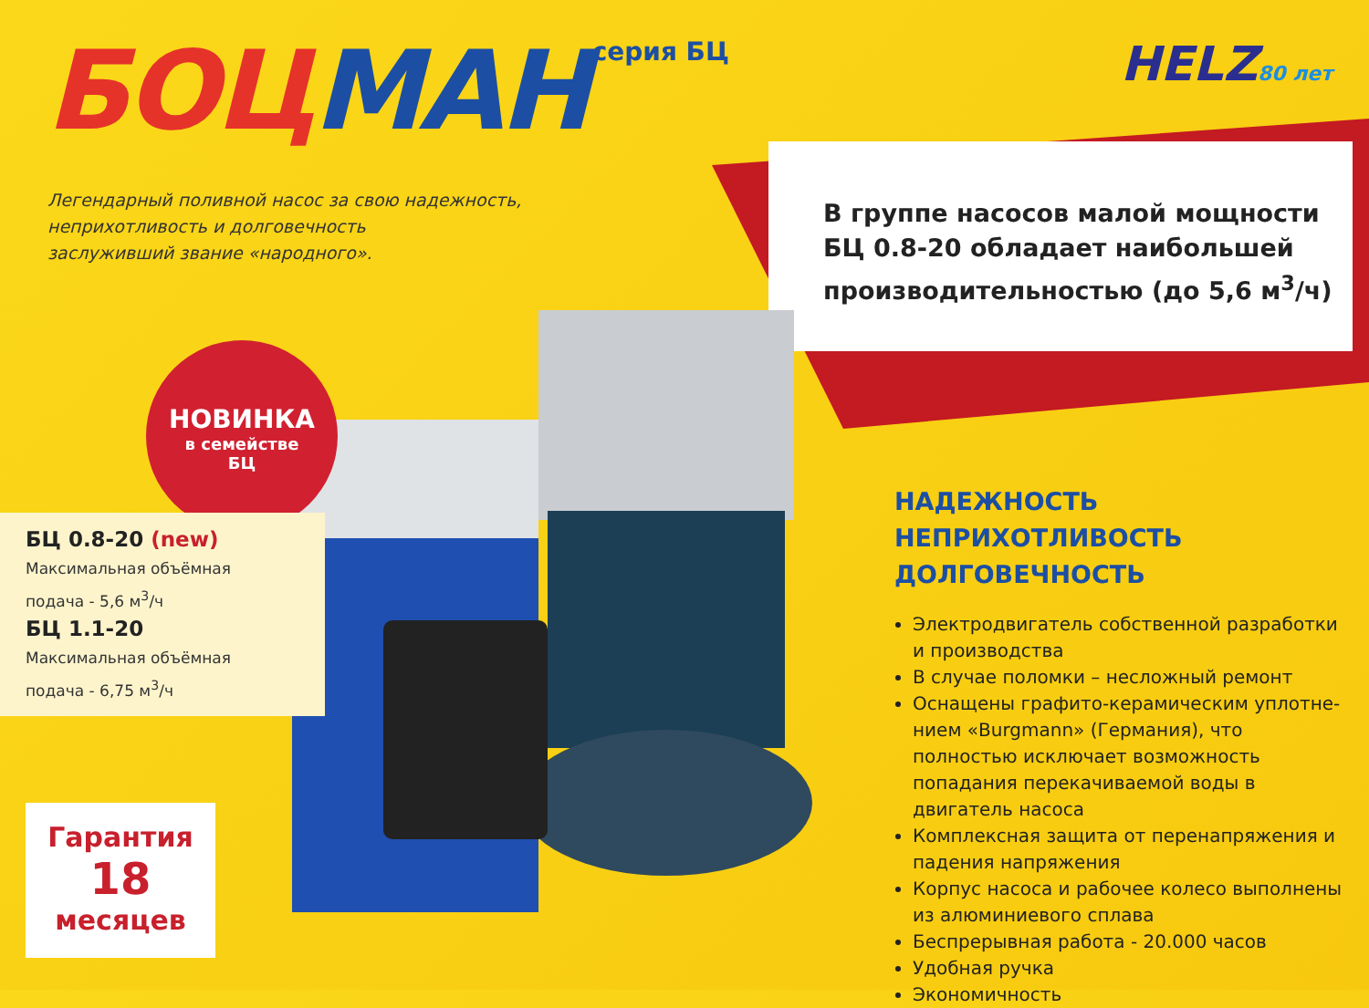БОЦМАН серия БЦ
HELZ80 лет
Легендарный поливной насос за свою надежность,
неприхотливость и долговечность
заслуживший звание «народного».
В группе насосов малой мощности
БЦ 0.8-20 обладает наибольшей
производительностью (до 5,6 м<sup>3</sup>/ч)
НОВИНКА
в семействе
БЦ
БЦ 0.8-20 (new)
Максимальная объёмная
подача - 5,6 м<sup>3</sup>/ч
БЦ 1.1-20
Максимальная объёмная
подача - 6,75 м<sup>3</sup>/ч
Гарантия
18
месяцев
НАДЕЖНОСТЬ
НЕПРИХОТЛИВОСТЬ
ДОЛГОВЕЧНОСТЬ
Электродвигатель собственной разработки и производства
В случае поломки – несложный ремонт
Оснащены графито-керамическим уплотне-нием «Burgmann» (Германия), что полностью исключает возможность попадания перекачиваемой воды в двигатель насоса
Комплексная защита от перенапряжения и падения напряжения
Корпус насоса и рабочее колесо выполнены из алюминиевого сплава
Беспрерывная работа - 20.000 часов
Удобная ручка
Экономичность